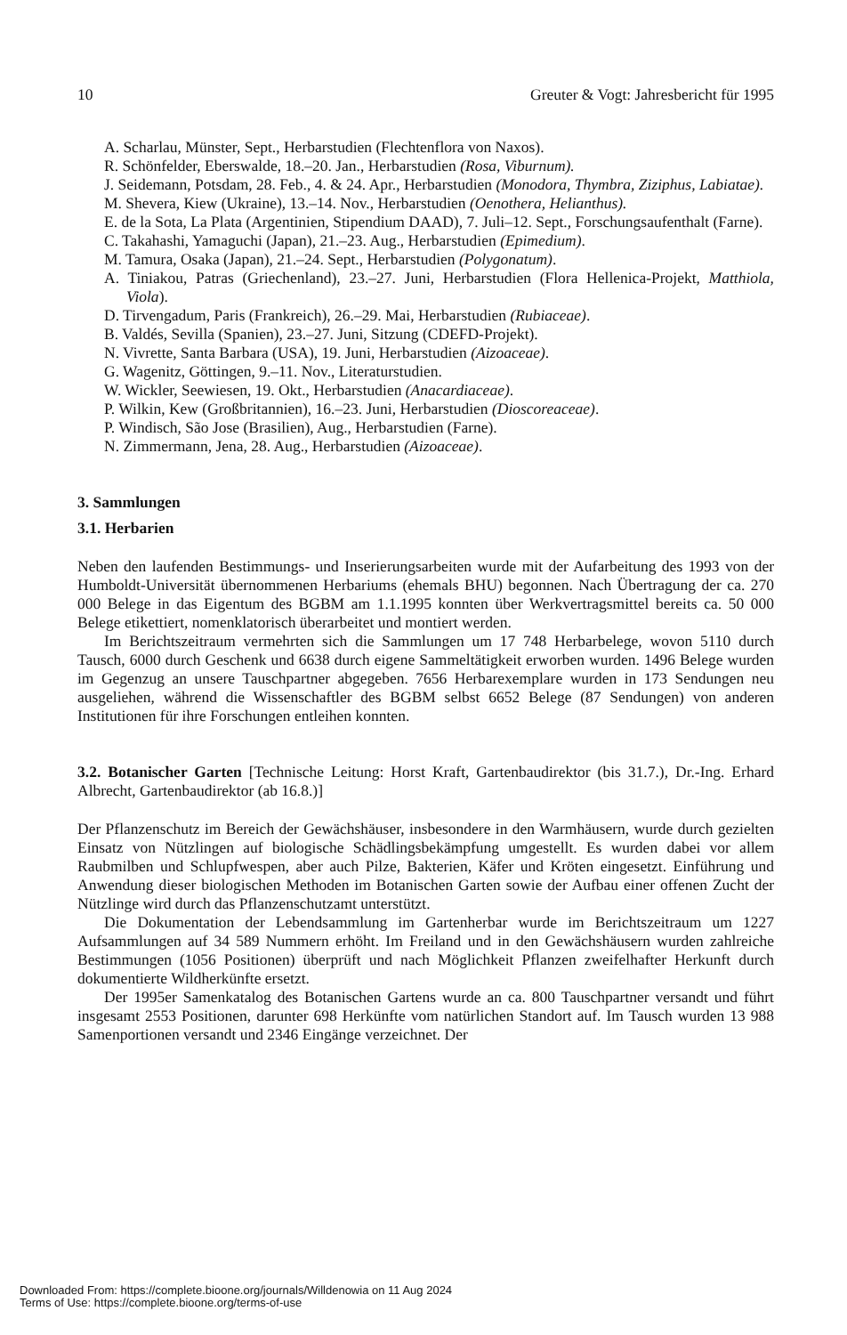10 Greuter & Vogt: Jahresbericht für 1995
A. Scharlau, Münster, Sept., Herbarstudien (Flechtenflora von Naxos).
R. Schönfelder, Eberswalde, 18.–20. Jan., Herbarstudien (Rosa, Viburnum).
J. Seidemann, Potsdam, 28. Feb., 4. & 24. Apr., Herbarstudien (Monodora, Thymbra, Ziziphus, Labiatae).
M. Shevera, Kiew (Ukraine), 13.–14. Nov., Herbarstudien (Oenothera, Helianthus).
E. de la Sota, La Plata (Argentinien, Stipendium DAAD), 7. Juli–12. Sept., Forschungsaufenthalt (Farne).
C. Takahashi, Yamaguchi (Japan), 21.–23. Aug., Herbarstudien (Epimedium).
M. Tamura, Osaka (Japan), 21.–24. Sept., Herbarstudien (Polygonatum).
A. Tiniakou, Patras (Griechenland), 23.–27. Juni, Herbarstudien (Flora Hellenica-Projekt, Matthiola, Viola).
D. Tirvengadum, Paris (Frankreich), 26.–29. Mai, Herbarstudien (Rubiaceae).
B. Valdés, Sevilla (Spanien), 23.–27. Juni, Sitzung (CDEFD-Projekt).
N. Vivrette, Santa Barbara (USA), 19. Juni, Herbarstudien (Aizoaceae).
G. Wagenitz, Göttingen, 9.–11. Nov., Literaturstudien.
W. Wickler, Seewiesen, 19. Okt., Herbarstudien (Anacardiaceae).
P. Wilkin, Kew (Großbritannien), 16.–23. Juni, Herbarstudien (Dioscoreaceae).
P. Windisch, São Jose (Brasilien), Aug., Herbarstudien (Farne).
N. Zimmermann, Jena, 28. Aug., Herbarstudien (Aizoaceae).
3. Sammlungen
3.1. Herbarien
Neben den laufenden Bestimmungs- und Inserierungsarbeiten wurde mit der Aufarbeitung des 1993 von der Humboldt-Universität übernommenen Herbariums (ehemals BHU) begonnen. Nach Übertragung der ca. 270 000 Belege in das Eigentum des BGBM am 1.1.1995 konnten über Werkvertragsmittel bereits ca. 50 000 Belege etikettiert, nomenklatorisch überarbeitet und montiert werden.
Im Berichtszeitraum vermehrten sich die Sammlungen um 17 748 Herbarbelege, wovon 5110 durch Tausch, 6000 durch Geschenk und 6638 durch eigene Sammeltätigkeit erworben wurden. 1496 Belege wurden im Gegenzug an unsere Tauschpartner abgegeben. 7656 Herbarexemplare wurden in 173 Sendungen neu ausgeliehen, während die Wissenschaftler des BGBM selbst 6652 Belege (87 Sendungen) von anderen Institutionen für ihre Forschungen entleihen konnten.
3.2. Botanischer Garten [Technische Leitung: Horst Kraft, Gartenbaudirektor (bis 31.7.), Dr.-Ing. Erhard Albrecht, Gartenbaudirektor (ab 16.8.)]
Der Pflanzenschutz im Bereich der Gewächshäuser, insbesondere in den Warmhäusern, wurde durch gezielten Einsatz von Nützlingen auf biologische Schädlingsbekämpfung umgestellt. Es wurden dabei vor allem Raubmilben und Schlupfwespen, aber auch Pilze, Bakterien, Käfer und Kröten eingesetzt. Einführung und Anwendung dieser biologischen Methoden im Botanischen Garten sowie der Aufbau einer offenen Zucht der Nützlinge wird durch das Pflanzenschutzamt unterstützt.
Die Dokumentation der Lebendsammlung im Gartenherbar wurde im Berichtszeitraum um 1227 Aufsammlungen auf 34 589 Nummern erhöht. Im Freiland und in den Gewächshäusern wurden zahlreiche Bestimmungen (1056 Positionen) überprüft und nach Möglichkeit Pflanzen zweifelhafter Herkunft durch dokumentierte Wildherkünfte ersetzt.
Der 1995er Samenkatalog des Botanischen Gartens wurde an ca. 800 Tauschpartner versandt und führt insgesamt 2553 Positionen, darunter 698 Herkünfte vom natürlichen Standort auf. Im Tausch wurden 13 988 Samenportionen versandt und 2346 Eingänge verzeichnet. Der
Downloaded From: https://complete.bioone.org/journals/Willdenowia on 11 Aug 2024
Terms of Use: https://complete.bioone.org/terms-of-use